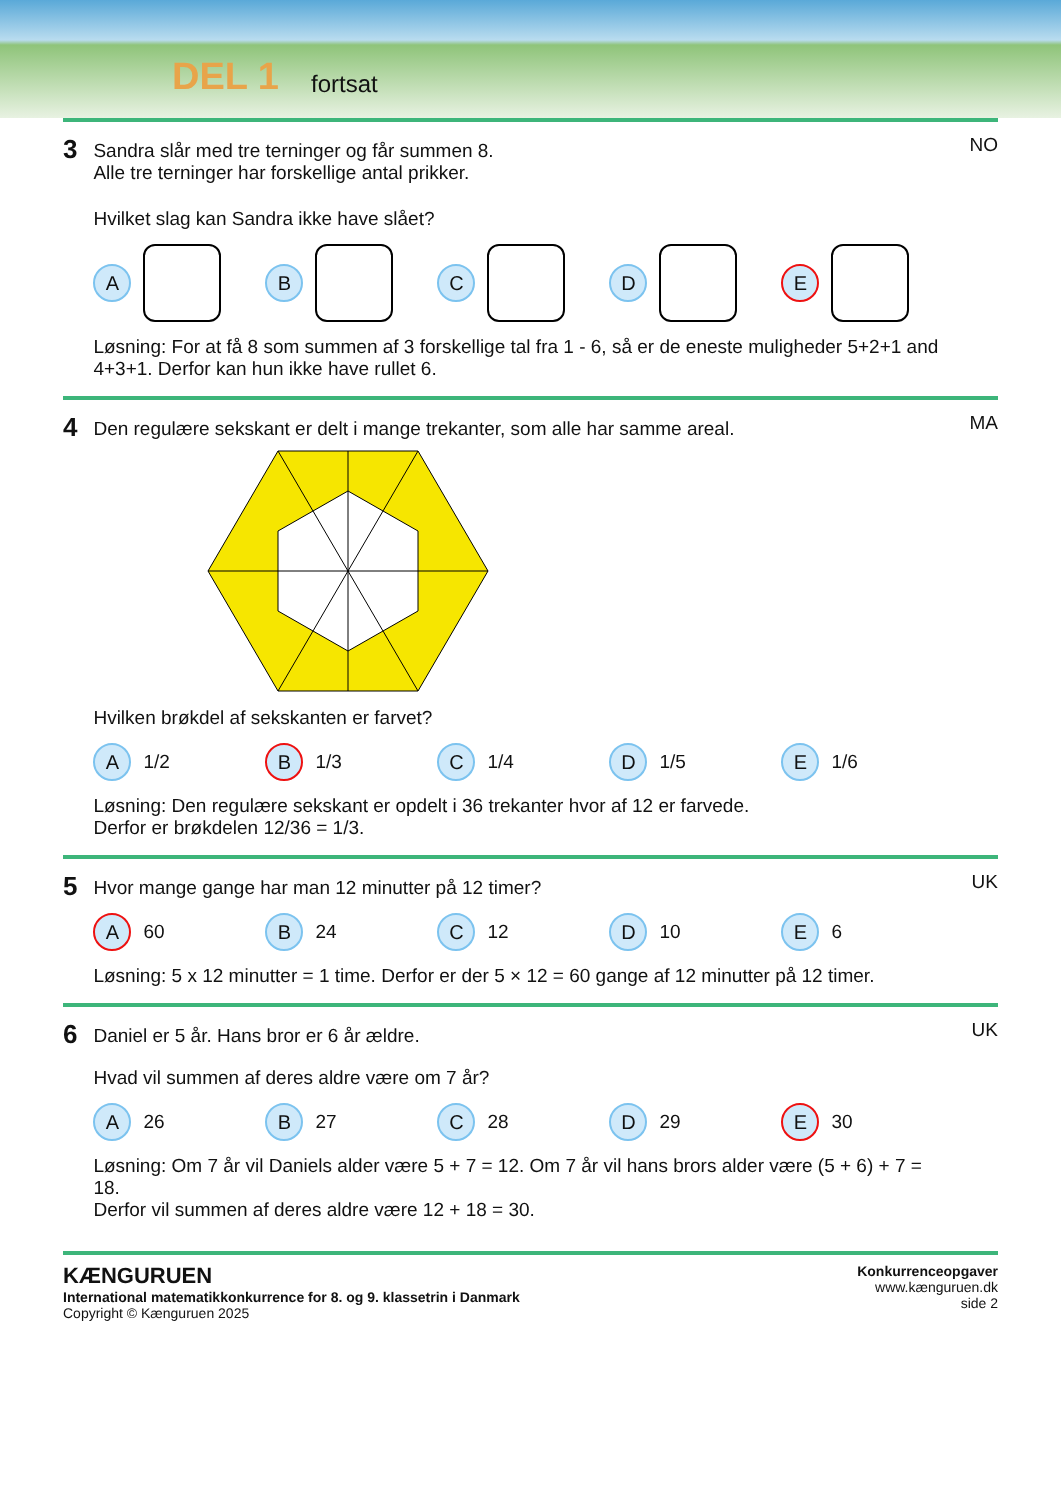DEL 1 fortsat
3
Sandra slår med tre terninger og får summen 8.
Alle tre terninger har forskellige antal prikker.
Hvilket slag kan Sandra ikke have slået?
A B C D E
Løsning: For at få 8 som summen af 3 forskellige tal fra 1 - 6, så er de eneste muligheder 5+2+1 and 4+3+1. Derfor kan hun ikke have rullet 6.
NO
4
Den regulære sekskant er delt i mange trekanter, som alle har samme areal.
Hvilken brøkdel af sekskanten er farvet?
A
1/2
B
1/3
C
1/4
D
1/5
E
1/6
Løsning: Den regulære sekskant er opdelt i 36 trekanter hvor af 12 er farvede.
Derfor er brøkdelen 12/36 = 1/3.
MA
5
Hvor mange gange har man 12 minutter på 12 timer?
A
60
B
24
C
12
D
10
E
6
Løsning: 5 x 12 minutter = 1 time. Derfor er der 5 × 12 = 60 gange af 12 minutter på 12 timer.
UK
6
Daniel er 5 år. Hans bror er 6 år ældre.
Hvad vil summen af deres aldre være om 7 år?
A
26
B
27
C
28
D
29
E
30
Løsning: Om 7 år vil Daniels alder være 5 + 7 = 12. Om 7 år vil hans brors alder være (5 + 6) + 7 = 18.
Derfor vil summen af deres aldre være 12 + 18 = 30.
UK
KÆNGURUEN
International matematikkonkurrence for 8. og 9. klassetrin i Danmark
Copyright © Kænguruen 2025
Konkurrenceopgaver
www.kænguruen.dk
side 2